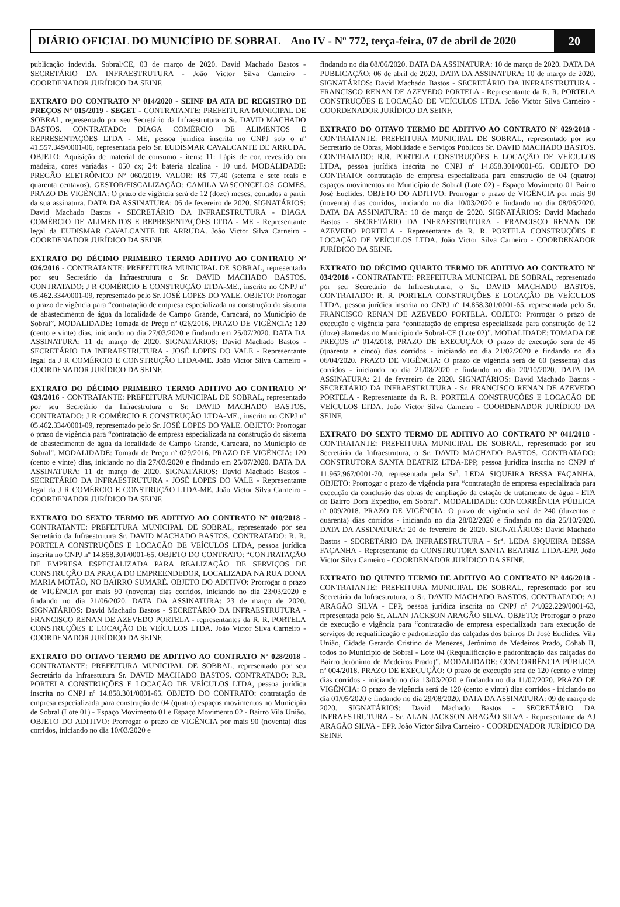DIÁRIO OFICIAL DO MUNICÍPIO DE SOBRAL Ano IV - Nº 772, terça-feira, 07 de abril de 2020
20
publicação indevida. Sobral/CE, 03 de março de 2020. David Machado Bastos - SECRETÁRIO DA INFRAESTRUTURA - João Victor Silva Carneiro - COORDENADOR JURÍDICO DA SEINF.
EXTRATO DO CONTRATO Nº 014/2020 - SEINF DA ATA DE REGISTRO DE PREÇOS Nº 015/2019 - SEGET - CONTRATANTE: PREFEITURA MUNICIPAL DE SOBRAL, representado por seu Secretário da Infraestrutura o Sr. DAVID MACHADO BASTOS. CONTRATADO: DIAGA COMÉRCIO DE ALIMENTOS E REPRESENTAÇÕES LTDA - ME, pessoa jurídica inscrita no CNPJ sob o nº 41.557.349/0001-06, representada pelo Sr. EUDISMAR CAVALCANTE DE ARRUDA. OBJETO: Aquisição de material de consumo - itens: 11: Lápis de cor, revestido em madeira, cores variadas - 050 cx; 24: bateria alcalina - 10 und. MODALIDADE: PREGÃO ELETRÔNICO N° 060/2019. VALOR: R$ 77,40 (setenta e sete reais e quarenta centavos). GESTOR/FISCALIZAÇÃO: CAMILA VASCONCELOS GOMES. PRAZO DE VIGÊNCIA: O prazo de vigência será de 12 (doze) meses, contados a partir da sua assinatura. DATA DA ASSINATURA: 06 de fevereiro de 2020. SIGNATÁRIOS: David Machado Bastos - SECRETÁRIO DA INFRAESTRUTURA - DIAGA COMÉRCIO DE ALIMENTOS E REPRESENTAÇÕES LTDA - ME - Representante legal da EUDISMAR CAVALCANTE DE ARRUDA. João Victor Silva Carneiro - COORDENADOR JURÍDICO DA SEINF.
EXTRATO DO DÉCIMO PRIMEIRO TERMO ADITIVO AO CONTRATO Nº 026/2016 - CONTRATANTE: PREFEITURA MUNICIPAL DE SOBRAL, representado por seu Secretário da Infraestrutura o Sr. DAVID MACHADO BASTOS. CONTRATADO: J R COMÉRCIO E CONSTRUÇÃO LTDA-ME., inscrito no CNPJ nº 05.462.334/0001-09, representado pelo Sr. JOSÉ LOPES DO VALE. OBJETO: Prorrogar o prazo de vigência para “contratação de empresa especializada na construção do sistema de abastecimento de água da localidade de Campo Grande, Caracará, no Município de Sobral”. MODALIDADE: Tomada de Preço nº 026/2016. PRAZO DE VIGÊNCIA: 120 (cento e vinte) dias, iniciando no dia 27/03/2020 e findando em 25/07/2020. DATA DA ASSINATURA: 11 de março de 2020. SIGNATÁRIOS: David Machado Bastos - SECRETÁRIO DA INFRAESTRUTURA - JOSÉ LOPES DO VALE - Representante legal da J R COMÉRCIO E CONSTRUÇÃO LTDA-ME. João Victor Silva Carneiro - COORDENADOR JURÍDICO DA SEINF.
EXTRATO DO DÉCIMO PRIMEIRO TERMO ADITIVO AO CONTRATO Nº 029/2016 - CONTRATANTE: PREFEITURA MUNICIPAL DE SOBRAL, representado por seu Secretário da Infraestrutura o Sr. DAVID MACHADO BASTOS. CONTRATADO: J R COMÉRCIO E CONSTRUÇÃO LTDA-ME., inscrito no CNPJ nº 05.462.334/0001-09, representado pelo Sr. JOSÉ LOPES DO VALE. OBJETO: Prorrogar o prazo de vigência para “contratação de empresa especializada na construção do sistema de abastecimento de água da localidade de Campo Grande, Caracará, no Município de Sobral”. MODALIDADE: Tomada de Preço nº 029/2016. PRAZO DE VIGÊNCIA: 120 (cento e vinte) dias, iniciando no dia 27/03/2020 e findando em 25/07/2020. DATA DA ASSINATURA: 11 de março de 2020. SIGNATÁRIOS: David Machado Bastos - SECRETÁRIO DA INFRAESTRUTURA - JOSÉ LOPES DO VALE - Representante legal da J R COMÉRCIO E CONSTRUÇÃO LTDA-ME. João Victor Silva Carneiro - COORDENADOR JURÍDICO DA SEINF.
EXTRATO DO SEXTO TERMO DE ADITIVO AO CONTRATO Nº 010/2018 - CONTRATANTE: PREFEITURA MUNICIPAL DE SOBRAL, representado por seu Secretário da Infraestrutura Sr. DAVID MACHADO BASTOS. CONTRATADO: R. R. PORTELA CONSTRUÇÕES E LOCAÇÃO DE VEÍCULOS LTDA, pessoa jurídica inscrita no CNPJ nº 14.858.301/0001-65. OBJETO DO CONTRATO: “CONTRATAÇÃO DE EMPRESA ESPECIALIZADA PARA REALIZAÇÃO DE SERVIÇOS DE CONSTRUÇÃO DA PRAÇA DO EMPREENDEDOR, LOCALIZADA NA RUA DONA MARIA MOTÃO, NO BAIRRO SUMARÉ. OBJETO DO ADITIVO: Prorrogar o prazo de VIGÊNCIA por mais 90 (noventa) dias corridos, iniciando no dia 23/03/2020 e findando no dia 21/06/2020. DATA DA ASSINATURA: 23 de março de 2020. SIGNATÁRIOS: David Machado Bastos - SECRETÁRIO DA INFRAESTRUTURA - FRANCISCO RENAN DE AZEVEDO PORTELA - representantes da R. R. PORTELA CONSTRUÇÕES E LOCAÇÃO DE VEÍCULOS LTDA. João Victor Silva Carneiro - COORDENADOR JURÍDICO DA SEINF.
EXTRATO DO OITAVO TERMO DE ADITIVO AO CONTRATO Nº 028/2018 - CONTRATANTE: PREFEITURA MUNICIPAL DE SOBRAL, representado por seu Secretário da Infraestutura Sr. DAVID MACHADO BASTOS. CONTRATADO: R.R. PORTELA CONSTRUÇÕES E LOCAÇÃO DE VEÍCULOS LTDA, pessoa jurídica inscrita no CNPJ nº 14.858.301/0001-65. OBJETO DO CONTRATO: contratação de empresa especializada para construção de 04 (quatro) espaços movimentos no Município de Sobral (Lote 01) - Espaço Movimento 01 e Espaço Movimento 02 - Bairro Vila União. OBJETO DO ADITIVO: Prorrogar o prazo de VIGÊNCIA por mais 90 (noventa) dias corridos, iniciando no dia 10/03/2020 e
findando no dia 08/06/2020. DATA DA ASSINATURA: 10 de março de 2020. DATA DA PUBLICAÇÃO: 06 de abril de 2020. DATA DA ASSINATURA: 10 de março de 2020. SIGNATÁRIOS: David Machado Bastos - SECRETÁRIO DA INFRAESTRUTURA - FRANCISCO RENAN DE AZEVEDO PORTELA - Representante da R. R. PORTELA CONSTRUÇÕES E LOCAÇÃO DE VEÍCULOS LTDA. João Victor Silva Carneiro - COORDENADOR JURÍDICO DA SEINF.
EXTRATO DO OITAVO TERMO DE ADITIVO AO CONTRATO Nº 029/2018 - CONTRATANTE: PREFEITURA MUNICIPAL DE SOBRAL, representado por seu Secretário de Obras, Mobilidade e Serviços Públicos Sr. DAVID MACHADO BASTOS. CONTRATADO: R.R. PORTELA CONSTRUÇÕES E LOCAÇÃO DE VEÍCULOS LTDA, pessoa jurídica inscrita no CNPJ nº 14.858.301/0001-65. OBJETO DO CONTRATO: contratação de empresa especializada para construção de 04 (quatro) espaços movimentos no Município de Sobral (Lote 02) - Espaço Movimento 01 Bairro José Euclides. OBJETO DO ADITIVO: Prorrogar o prazo de VIGÊNCIA por mais 90 (noventa) dias corridos, iniciando no dia 10/03/2020 e findando no dia 08/06/2020. DATA DA ASSINATURA: 10 de março de 2020. SIGNATÁRIOS: David Machado Bastos - SECRETÁRIO DA INFRAESTRUTURA - FRANCISCO RENAN DE AZEVEDO PORTELA - Representante da R. R. PORTELA CONSTRUÇÕES E LOCAÇÃO DE VEÍCULOS LTDA. João Victor Silva Carneiro - COORDENADOR JURÍDICO DA SEINF.
EXTRATO DO DÉCIMO QUARTO TERMO DE ADITIVO AO CONTRATO Nº 034/2018 - CONTRATANTE: PREFEITURA MUNICIPAL DE SOBRAL, representado por seu Secretário da Infraestrutura, o Sr. DAVID MACHADO BASTOS. CONTRATADO: R. R. PORTELA CONSTRUÇÕES E LOCAÇÃO DE VEÍCULOS LTDA, pessoa jurídica inscrita no CNPJ nº 14.858.301/0001-65, representada pelo Sr. FRANCISCO RENAN DE AZEVEDO PORTELA. OBJETO: Prorrogar o prazo de execução e vigência para “contratação de empresa especializada para construção de 12 (doze) alamedas no Município de Sobral-CE (Lote 02)”. MODALIDADE: TOMADA DE PREÇOS nº 014/2018. PRAZO DE EXECUÇÃO: O prazo de execução será de 45 (quarenta e cinco) dias corridos - iniciando no dia 21/02/2020 e findando no dia 06/04/2020. PRAZO DE VIGÊNCIA: O prazo de vigência será de 60 (sessenta) dias corridos - iniciando no dia 21/08/2020 e findando no dia 20/10/2020. DATA DA ASSINATURA: 21 de fevereiro de 2020. SIGNATÁRIOS: David Machado Bastos - SECRETÁRIO DA INFRAESTRUTURA - Sr. FRANCISCO RENAN DE AZEVEDO PORTELA - Representante da R. R. PORTELA CONSTRUÇÕES E LOCAÇÃO DE VEÍCULOS LTDA. João Victor Silva Carneiro - COORDENADOR JURÍDICO DA SEINF.
EXTRATO DO SEXTO TERMO DE ADITIVO AO CONTRATO Nº 041/2018 - CONTRATANTE: PREFEITURA MUNICIPAL DE SOBRAL, representado por seu Secretário da Infraestrutura, o Sr. DAVID MACHADO BASTOS. CONTRATADO: CONSTRUTORA SANTA BEATRIZ LTDA-EPP, pessoa jurídica inscrita no CNPJ nº 11.962.967/0001-70, representada pela Sr<sup>a</sup>. LEDA SIQUEIRA BESSA FAÇANHA. OBJETO: Prorrogar o prazo de vigência para “contratação de empresa especializada para execução da conclusão das obras de ampliação da estação de tratamento de água - ETA do Bairro Dom Expedito, em Sobral”. MODALIDADE: CONCORRÊNCIA PÚBLICA nº 009/2018. PRAZO DE VIGÊNCIA: O prazo de vigência será de 240 (duzentos e quarenta) dias corridos - iniciando no dia 28/02/2020 e findando no dia 25/10/2020. DATA DA ASSINATURA: 20 de fevereiro de 2020. SIGNATÁRIOS: David Machado Bastos - SECRETÁRIO DA INFRAESTRUTURA - Sr<sup>a</sup>. LEDA SIQUEIRA BESSA FAÇANHA - Representante da CONSTRUTORA SANTA BEATRIZ LTDA-EPP. João Victor Silva Carneiro - COORDENADOR JURÍDICO DA SEINF.
EXTRATO DO QUINTO TERMO DE ADITIVO AO CONTRATO Nº 046/2018 - CONTRATANTE: PREFEITURA MUNICIPAL DE SOBRAL, representado por seu Secretário da Infraestrutura, o Sr. DAVID MACHADO BASTOS. CONTRATADO: AJ ARAGÃO SILVA - EPP, pessoa jurídica inscrita no CNPJ nº 74.022.229/0001-63, representada pelo Sr. ALAN JACKSON ARAGÃO SILVA. OBJETO: Prorrogar o prazo de execução e vigência para “contratação de empresa especializada para execução de serviços de requalificação e padronização das calçadas dos bairros Dr José Euclides, Vila União, Cidade Gerardo Cristino de Menezes, Jerônimo de Medeiros Prado, Cohab II, todos no Município de Sobral - Lote 04 (Requalificação e padronização das calçadas do Bairro Jerônimo de Medeiros Prado)”. MODALIDADE: CONCORRÊNCIA PÚBLICA nº 004/2018. PRAZO DE EXECUÇÃO: O prazo de execução será de 120 (cento e vinte) dias corridos - iniciando no dia 13/03/2020 e findando no dia 11/07/2020. PRAZO DE VIGÊNCIA: O prazo de vigência será de 120 (cento e vinte) dias corridos - iniciando no dia 01/05/2020 e findando no dia 29/08/2020. DATA DA ASSINATURA: 09 de março de 2020. SIGNATÁRIOS: David Machado Bastos - SECRETÁRIO DA INFRAESTRUTURA - Sr. ALAN JACKSON ARAGÃO SILVA - Representante da AJ ARAGÃO SILVA - EPP. João Victor Silva Carneiro - COORDENADOR JURÍDICO DA SEINF.